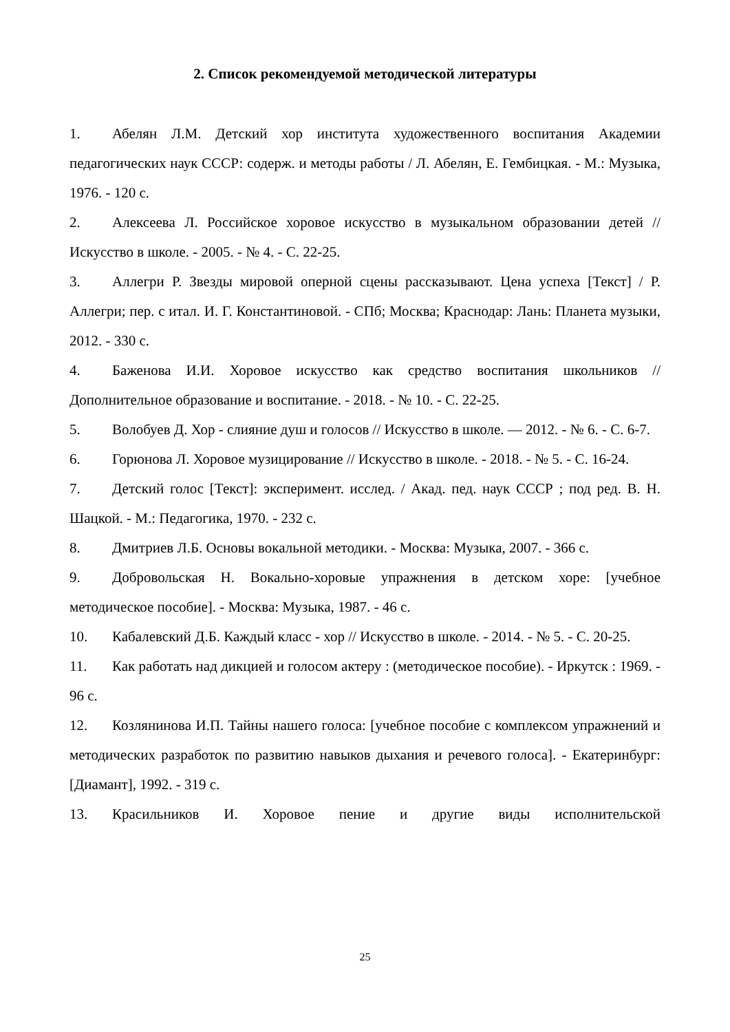2. Список рекомендуемой методической литературы
1. Абелян Л.М. Детский хор института художественного воспитания Академии педагогических наук СССР: содерж. и методы работы / Л. Абелян, Е. Гембицкая. - М.: Музыка, 1976. - 120 с.
2. Алексеева Л. Российское хоровое искусство в музыкальном образовании детей // Искусство в школе. - 2005. - № 4. - С. 22-25.
3. Аллегри Р. Звезды мировой оперной сцены рассказывают. Цена успеха [Текст] / Р. Аллегри; пер. с итал. И. Г. Константиновой. - СПб; Москва; Краснодар: Лань: Планета музыки, 2012. - 330 с.
4. Баженова И.И. Хоровое искусство как средство воспитания школьников // Дополнительное образование и воспитание. - 2018. - № 10. - С. 22-25.
5. Волобуев Д. Хор - слияние душ и голосов // Искусство в школе. — 2012. - № 6. - С. 6-7.
6. Горюнова Л. Хоровое музицирование // Искусство в школе. - 2018. - № 5. - С. 16-24.
7. Детский голос [Текст]: эксперимент. исслед. / Акад. пед. наук СССР ; под ред. В. Н. Шацкой. - М.: Педагогика, 1970. - 232 с.
8. Дмитриев Л.Б. Основы вокальной методики. - Москва: Музыка, 2007. - 366 с.
9. Добровольская Н. Вокально-хоровые упражнения в детском хоре: [учебное методическое пособие]. - Москва: Музыка, 1987. - 46 с.
10. Кабалевский Д.Б. Каждый класс - хор // Искусство в школе. - 2014. - № 5. - С. 20-25.
11. Как работать над дикцией и голосом актеру : (методическое пособие). - Иркутск : 1969. - 96 с.
12. Козлянинова И.П. Тайны нашего голоса: [учебное пособие с комплексом упражнений и методических разработок по развитию навыков дыхания и речевого голоса]. - Екатеринбург: [Диамант], 1992. - 319 с.
13. Красильников И. Хоровое пение и другие виды исполнительской
25